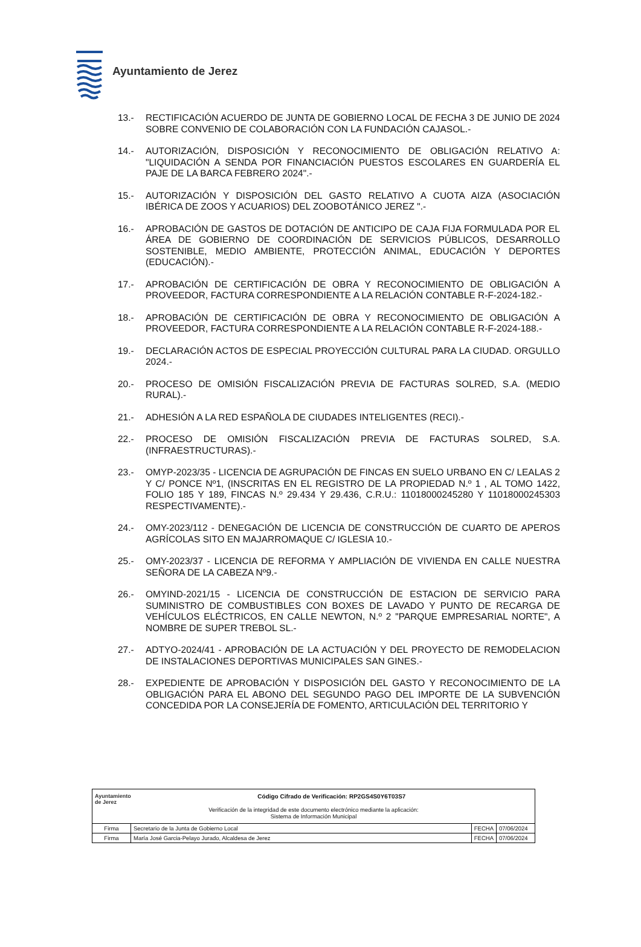Ayuntamiento de Jerez
13.- RECTIFICACIÓN ACUERDO DE JUNTA DE GOBIERNO LOCAL DE FECHA 3 DE JUNIO DE 2024 SOBRE CONVENIO DE COLABORACIÓN CON LA FUNDACIÓN CAJASOL.-
14.- AUTORIZACIÓN, DISPOSICIÓN Y RECONOCIMIENTO DE OBLIGACIÓN RELATIVO A: "LIQUIDACIÓN A SENDA POR FINANCIACIÓN PUESTOS ESCOLARES EN GUARDERÍA EL PAJE DE LA BARCA FEBRERO 2024".-
15.- AUTORIZACIÓN Y DISPOSICIÓN DEL GASTO RELATIVO A CUOTA AIZA (ASOCIACIÓN IBÉRICA DE ZOOS Y ACUARIOS) DEL ZOOBOTÁNICO JEREZ ".-
16.- APROBACIÓN DE GASTOS DE DOTACIÓN DE ANTICIPO DE CAJA FIJA FORMULADA POR EL ÁREA DE GOBIERNO DE COORDINACIÓN DE SERVICIOS PÚBLICOS, DESARROLLO SOSTENIBLE, MEDIO AMBIENTE, PROTECCIÓN ANIMAL, EDUCACIÓN Y DEPORTES (EDUCACIÓN).-
17.- APROBACIÓN DE CERTIFICACIÓN DE OBRA Y RECONOCIMIENTO DE OBLIGACIÓN A PROVEEDOR, FACTURA CORRESPONDIENTE A LA RELACIÓN CONTABLE R-F-2024-182.-
18.- APROBACIÓN DE CERTIFICACIÓN DE OBRA Y RECONOCIMIENTO DE OBLIGACIÓN A PROVEEDOR, FACTURA CORRESPONDIENTE A LA RELACIÓN CONTABLE R-F-2024-188.-
19.- DECLARACIÓN ACTOS DE ESPECIAL PROYECCIÓN CULTURAL PARA LA CIUDAD. ORGULLO 2024.-
20.- PROCESO DE OMISIÓN FISCALIZACIÓN PREVIA DE FACTURAS SOLRED, S.A. (MEDIO RURAL).-
21.- ADHESIÓN A LA RED ESPAÑOLA DE CIUDADES INTELIGENTES (RECI).-
22.- PROCESO DE OMISIÓN FISCALIZACIÓN PREVIA DE FACTURAS SOLRED, S.A. (INFRAESTRUCTURAS).-
23.- OMYP-2023/35 - LICENCIA DE AGRUPACIÓN DE FINCAS EN SUELO URBANO EN C/ LEALAS 2 Y C/ PONCE Nº1, (INSCRITAS EN EL REGISTRO DE LA PROPIEDAD N.º 1 , AL TOMO 1422, FOLIO 185 Y 189, FINCAS N.º 29.434 Y 29.436, C.R.U.: 11018000245280 Y 11018000245303 RESPECTIVAMENTE).-
24.- OMY-2023/112 - DENEGACIÓN DE LICENCIA DE CONSTRUCCIÓN DE CUARTO DE APEROS AGRÍCOLAS SITO EN MAJARROMAQUE C/ IGLESIA 10.-
25.- OMY-2023/37 - LICENCIA DE REFORMA Y AMPLIACIÓN DE VIVIENDA EN CALLE NUESTRA SEÑORA DE LA CABEZA Nº9.-
26.- OMYIND-2021/15 - LICENCIA DE CONSTRUCCIÓN DE ESTACION DE SERVICIO PARA SUMINISTRO DE COMBUSTIBLES CON BOXES DE LAVADO Y PUNTO DE RECARGA DE VEHÍCULOS ELÉCTRICOS, EN CALLE NEWTON, N.º 2 "PARQUE EMPRESARIAL NORTE", A NOMBRE DE SUPER TREBOL SL.-
27.- ADTYO-2024/41 - APROBACIÓN DE LA ACTUACIÓN Y DEL PROYECTO DE REMODELACION DE INSTALACIONES DEPORTIVAS MUNICIPALES SAN GINES.-
28.- EXPEDIENTE DE APROBACIÓN Y DISPOSICIÓN DEL GASTO Y RECONOCIMIENTO DE LA OBLIGACIÓN PARA EL ABONO DEL SEGUNDO PAGO DEL IMPORTE DE LA SUBVENCIÓN CONCEDIDA POR LA CONSEJERÍA DE FOMENTO, ARTICULACIÓN DEL TERRITORIO Y
| Ayuntamiento de Jerez Código Cifrado de Verificación: RP2GS4S0Y6T03S7 Verificación de la integridad de este documento electrónico mediante la aplicación: Sistema de Información Municipal | | | |
| Firma | Secretario de la Junta de Gobierno Local | FECHA | 07/06/2024 |
| Firma | María José Garcia-Pelayo Jurado, Alcaldesa de Jerez | FECHA | 07/06/2024 |